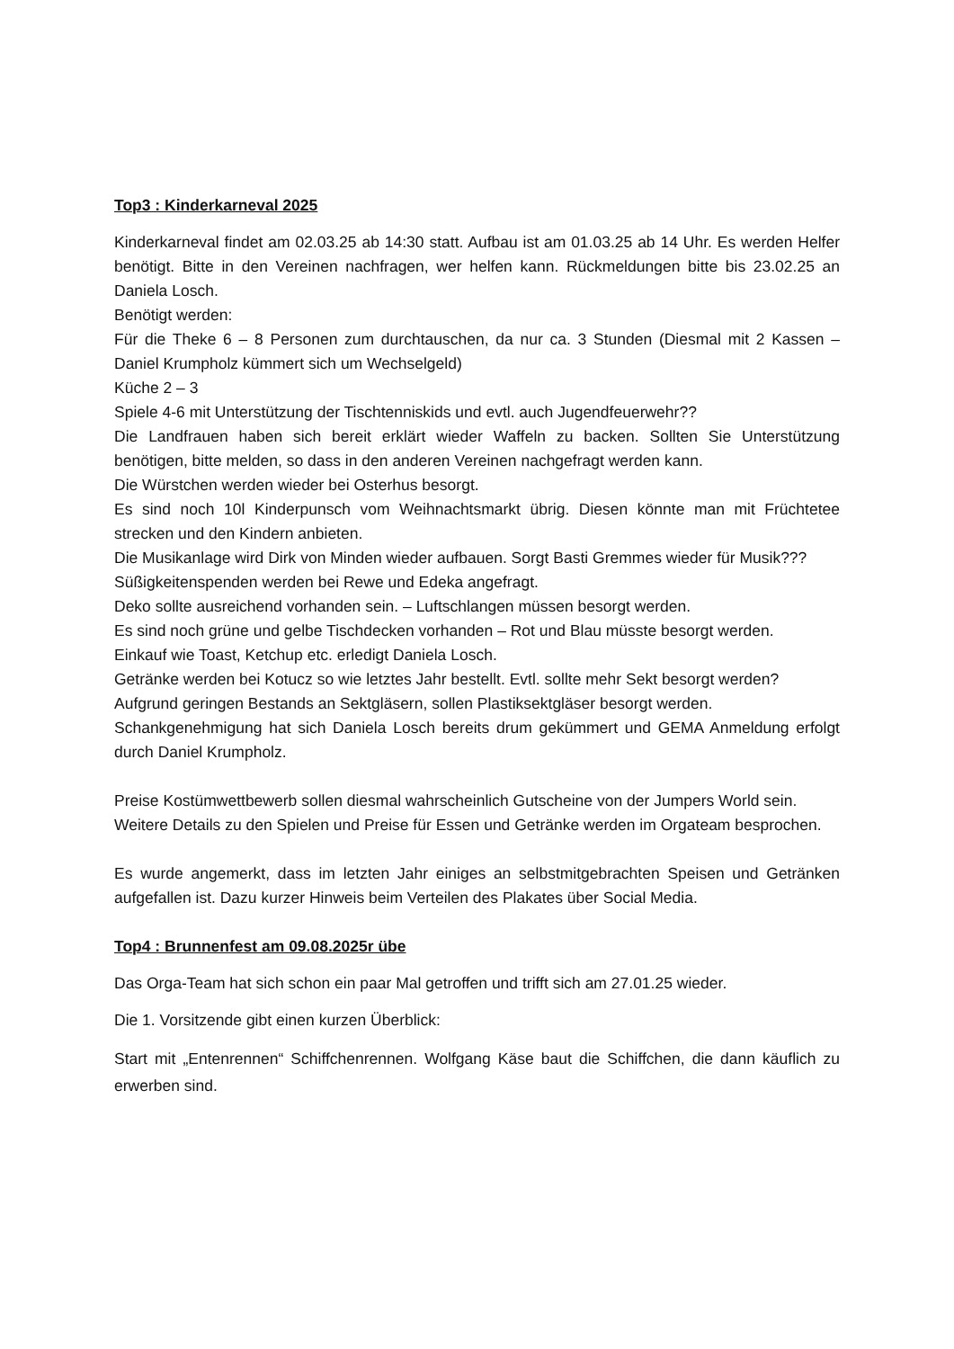Top3 : Kinderkarneval 2025
Kinderkarneval findet am 02.03.25 ab 14:30 statt. Aufbau ist am 01.03.25 ab 14 Uhr. Es werden Helfer benötigt. Bitte in den Vereinen nachfragen, wer helfen kann. Rückmeldungen bitte bis 23.02.25 an Daniela Losch.
Benötigt werden:
Für die Theke 6 – 8 Personen zum durchtauschen, da nur ca. 3 Stunden (Diesmal mit 2 Kassen – Daniel Krumpholz kümmert sich um Wechselgeld)
Küche 2 – 3
Spiele 4-6 mit Unterstützung der Tischtenniskids und evtl. auch Jugendfeuerwehr??
Die Landfrauen haben sich bereit erklärt wieder Waffeln zu backen. Sollten Sie Unterstützung benötigen, bitte melden, so dass in den anderen Vereinen nachgefragt werden kann.
Die Würstchen werden wieder bei Osterhus besorgt.
Es sind noch 10l Kinderpunsch vom Weihnachtsmarkt übrig. Diesen könnte man mit Früchtetee strecken und den Kindern anbieten.
Die Musikanlage wird Dirk von Minden wieder aufbauen. Sorgt Basti Gremmes wieder für Musik???
Süßigkeitenspenden werden bei Rewe und Edeka angefragt.
Deko sollte ausreichend vorhanden sein. – Luftschlangen müssen besorgt werden.
Es sind noch grüne und gelbe Tischdecken vorhanden – Rot und Blau müsste besorgt werden.
Einkauf wie Toast, Ketchup etc. erledigt Daniela Losch.
Getränke werden bei Kotucz so wie letztes Jahr bestellt. Evtl. sollte mehr Sekt besorgt werden?
Aufgrund geringen Bestands an Sektgläsern, sollen Plastiksektgläser besorgt werden.
Schankgenehmigung hat sich Daniela Losch bereits drum gekümmert und GEMA Anmeldung erfolgt durch Daniel Krumpholz.
Preise Kostümwettbewerb sollen diesmal wahrscheinlich Gutscheine von der Jumpers World sein.
Weitere Details zu den Spielen und Preise für Essen und Getränke werden im Orgateam besprochen.
Es wurde angemerkt, dass im letzten Jahr einiges an selbstmitgebrachten Speisen und Getränken aufgefallen ist. Dazu kurzer Hinweis beim Verteilen des Plakates über Social Media.
Top4 : Brunnenfest am 09.08.2025r übe
Das Orga-Team hat sich schon ein paar Mal getroffen und trifft sich am 27.01.25 wieder.
Die 1. Vorsitzende gibt einen kurzen Überblick:
Start mit „Entenrennen“ Schiffchenrennen. Wolfgang Käse baut die Schiffchen, die dann käuflich zu erwerben sind.